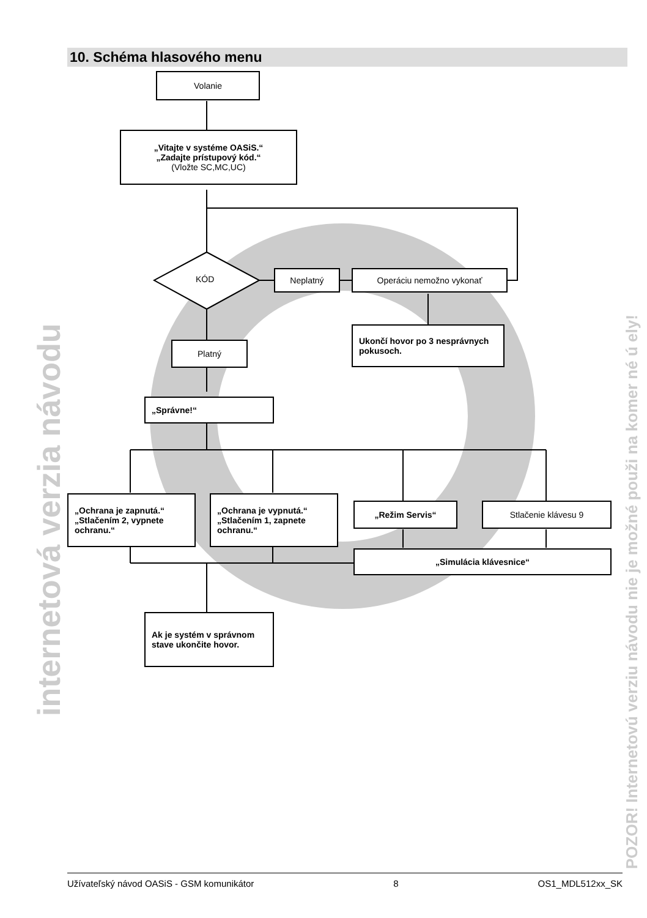10. Schéma hlasového menu
Volanie
„Vitajte v systéme OASiS.“
„Zadajte prístupový kód.“(Vložte SC,MC,UC)
KÓD
Neplatný Operáciu nemožno vykonať
Ukončí hovor po 3 nesprávnych pokusoch.
Platný
„Správne!“
„Ochrana je zapnutá.“ „Stlačením 2, vypnete ochranu.“
„Ochrana je vypnutá.“ „Stlačením 1, zapnete ochranu.“
„Režim Servis“ Stlačenie klávesu 9
„Simulácia klávesnice“
Ak je systém v správnom stave ukončite hovor.
internetová verzia návodu
POZOR! Internetovú verziu návodu nie je možné použi na komer né ú ely!
Užívateľský návod OASiS - GSM komunikátor 8 OS1_MDL512xx_SK